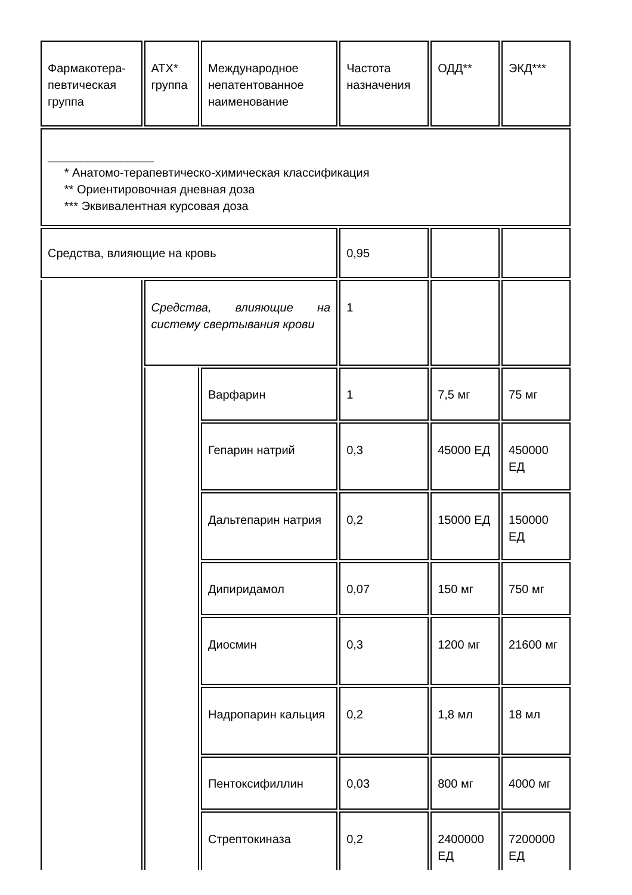| Фармакотера- певтическая группа | АТХ* группа | Международное непатентованное наименование | Частота назначения | ОДД** | ЭКД*** |
| --- | --- | --- | --- | --- | --- |
| ________________ * Анатомо-терапевтическо-химическая классификация ** Ориентировочная дневная доза *** Эквивалентная курсовая доза | | | | | |
| Средства, влияющие на кровь | | | 0,95 | | |
| | Средства, влияющие на систему свертывания крови | | 1 | | |
| | | Варфарин | 1 | 7,5 мг | 75 мг |
| | | Гепарин натрий | 0,3 | 45000 ЕД | 450000 ЕД |
| | | Дальтепарин натрия | 0,2 | 15000 ЕД | 150000 ЕД |
| | | Дипиридамол | 0,07 | 150 мг | 750 мг |
| | | Диосмин | 0,3 | 1200 мг | 21600 мг |
| | | Надропарин кальция | 0,2 | 1,8 мл | 18 мл |
| | | Пентоксифиллин | 0,03 | 800 мг | 4000 мг |
| | | Стрептокиназа | 0,2 | 2400000 ЕД | 7200000 ЕД |